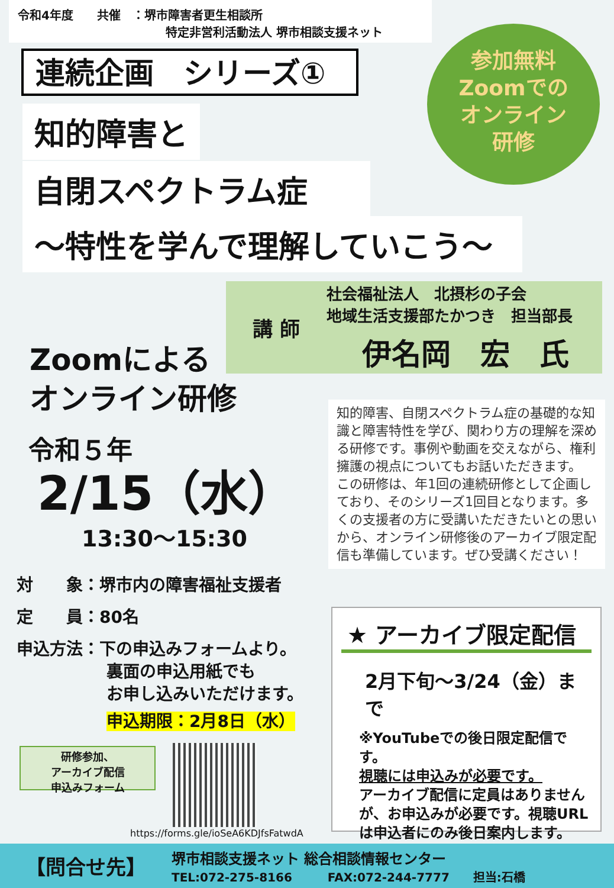令和4年度　　共催　：堺市障害者更生相談所
特定非営利活動法人 堺市相談支援ネット
連続企画　シリーズ①
参加無料
Zoomでの
オンライン
研修
知的障害と
自閉スペクトラム症
～特性を学んで理解していこう～
講 師
社会福祉法人　北摂杉の子会
地域生活支援部たかつき　担当部長
伊名岡　宏　氏
Zoomによる
オンライン研修
令和５年
2/15（水）
13:30～15:30
知的障害、自閉スペクトラム症の基礎的な知識と障害特性を学び、関わり方の理解を深める研修です。事例や動画を交えながら、権利擁護の視点についてもお話いただきます。
この研修は、年1回の連続研修として企画しており、そのシリーズ1回目となります。多くの支援者の方に受講いただきたいとの思いから、オンライン研修後のアーカイブ限定配信も準備しています。ぜひ受講ください！
対　　象：堺市内の障害福祉支援者
定　　員：80名
申込方法：下の申込みフォームより。
裏面の申込用紙でも
お申し込みいただけます。
申込期限：2月8日（水）
研修参加、
アーカイブ配信
申込みフォーム
https://forms.gle/ioSeA6KDJfsFatwdA
★ アーカイブ限定配信
2月下旬～3/24（金）まで
※YouTubeでの後日限定配信です。
視聴には申込みが必要です。
アーカイブ配信に定員はありませんが、お申込みが必要です。視聴URLは申込者にのみ後日案内します。
【問合せ先】
堺市相談支援ネット 総合相談情報センター
TEL:072-275-8166　　　FAX:072-244-7777　　担当:石橋